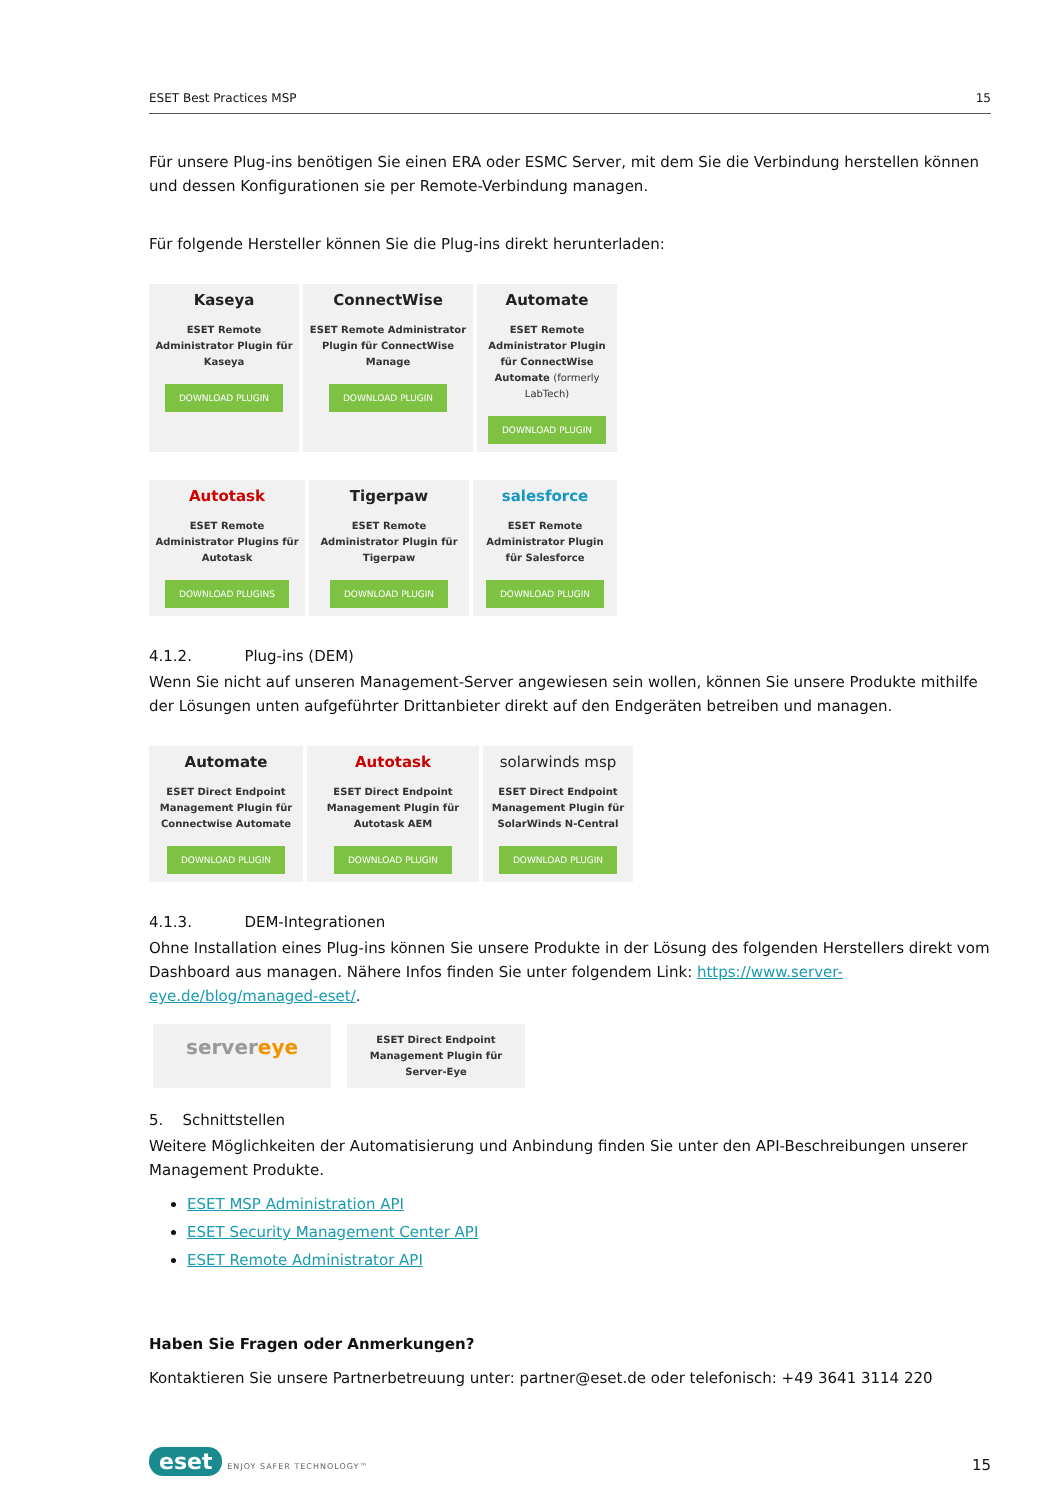ESET Best Practices MSP 15
Für unsere Plug-ins benötigen Sie einen ERA oder ESMC Server, mit dem Sie die Verbindung herstellen können und dessen Konfigurationen sie per Remote-Verbindung managen.
Für folgende Hersteller können Sie die Plug-ins direkt herunterladen:
Kaseya
ESET Remote Administrator Plugin für Kaseya
DOWNLOAD PLUGIN
ConnectWise
ESET Remote Administrator Plugin für ConnectWise Manage
DOWNLOAD PLUGIN
Automate
ESET Remote Administrator Plugin für ConnectWise Automate (formerly LabTech)
DOWNLOAD PLUGIN
Autotask
ESET Remote Administrator Plugins für Autotask
DOWNLOAD PLUGINS
Tigerpaw
ESET Remote Administrator Plugin für Tigerpaw
DOWNLOAD PLUGIN
salesforce
ESET Remote Administrator Plugin für Salesforce
DOWNLOAD PLUGIN
4.1.2. Plug-ins (DEM)
Wenn Sie nicht auf unseren Management-Server angewiesen sein wollen, können Sie unsere Produkte mithilfe der Lösungen unten aufgeführter Drittanbieter direkt auf den Endgeräten betreiben und managen.
Automate
ESET Direct Endpoint Management Plugin für Connectwise Automate
DOWNLOAD PLUGIN
Autotask
ESET Direct Endpoint Management Plugin für Autotask AEM
DOWNLOAD PLUGIN
solarwinds msp
ESET Direct Endpoint Management Plugin für SolarWinds N-Central
DOWNLOAD PLUGIN
4.1.3. DEM-Integrationen
Ohne Installation eines Plug-ins können Sie unsere Produkte in der Lösung des folgenden Herstellers direkt vom Dashboard aus managen. Nähere Infos finden Sie unter folgendem Link: https://www.server-eye.de/blog/managed-eset/.
servereye
ESET Direct Endpoint Management Plugin für Server-Eye
5. Schnittstellen
Weitere Möglichkeiten der Automatisierung und Anbindung finden Sie unter den API-Beschreibungen unserer Management Produkte.
ESET MSP Administration API
ESET Security Management Center API
ESET Remote Administrator API
Haben Sie Fragen oder Anmerkungen?
Kontaktieren Sie unsere Partnerbetreuung unter: partner@eset.de oder telefonisch: +49 3641 3114 220
eset ENJOY SAFER TECHNOLOGY™
15